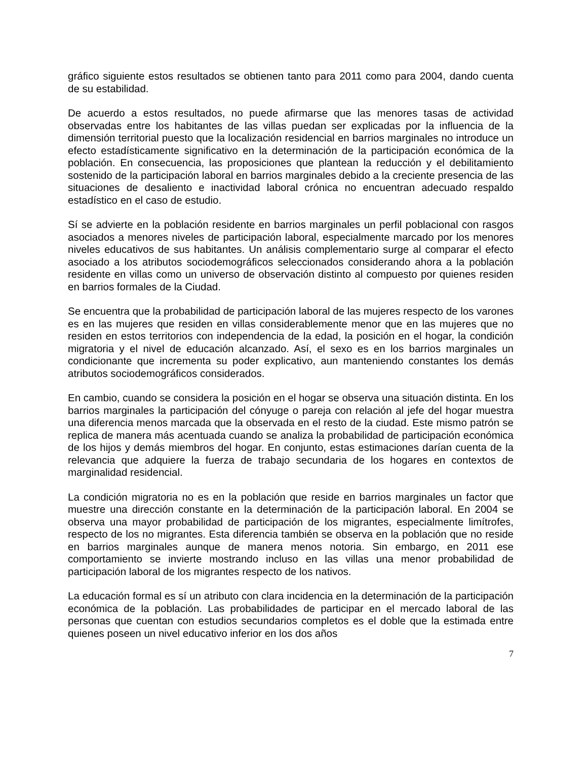gráfico siguiente estos resultados se obtienen tanto para 2011 como para 2004, dando cuenta de su estabilidad.
De acuerdo a estos resultados, no puede afirmarse que las menores tasas de actividad observadas entre los habitantes de las villas puedan ser explicadas por la influencia de la dimensión territorial puesto que la localización residencial en barrios marginales no introduce un efecto estadísticamente significativo en la determinación de la participación económica de la población. En consecuencia, las proposiciones que plantean la reducción y el debilitamiento sostenido de la participación laboral en barrios marginales debido a la creciente presencia de las situaciones de desaliento e inactividad laboral crónica no encuentran adecuado respaldo estadístico en el caso de estudio.
Sí se advierte en la población residente en barrios marginales un perfil poblacional con rasgos asociados a menores niveles de participación laboral, especialmente marcado por los menores niveles educativos de sus habitantes. Un análisis complementario surge al comparar el efecto asociado a los atributos sociodemográficos seleccionados considerando ahora a la población residente en villas como un universo de observación distinto al compuesto por quienes residen en barrios formales de la Ciudad.
Se encuentra que la probabilidad de participación laboral de las mujeres respecto de los varones es en las mujeres que residen en villas considerablemente menor que en las mujeres que no residen en estos territorios con independencia de la edad, la posición en el hogar, la condición migratoria y el nivel de educación alcanzado. Así, el sexo es en los barrios marginales un condicionante que incrementa su poder explicativo, aun manteniendo constantes los demás atributos sociodemográficos considerados.
En cambio, cuando se considera la posición en el hogar se observa una situación distinta. En los barrios marginales la participación del cónyuge o pareja con relación al jefe del hogar muestra una diferencia menos marcada que la observada en el resto de la ciudad. Este mismo patrón se replica de manera más acentuada cuando se analiza la probabilidad de participación económica de los hijos y demás miembros del hogar. En conjunto, estas estimaciones darían cuenta de la relevancia que adquiere la fuerza de trabajo secundaria de los hogares en contextos de marginalidad residencial.
La condición migratoria no es en la población que reside en barrios marginales un factor que muestre una dirección constante en la determinación de la participación laboral. En 2004 se observa una mayor probabilidad de participación de los migrantes, especialmente limítrofes, respecto de los no migrantes. Esta diferencia también se observa en la población que no reside en barrios marginales aunque de manera menos notoria. Sin embargo, en 2011 ese comportamiento se invierte mostrando incluso en las villas una menor probabilidad de participación laboral de los migrantes respecto de los nativos.
La educación formal es sí un atributo con clara incidencia en la determinación de la participación económica de la población. Las probabilidades de participar en el mercado laboral de las personas que cuentan con estudios secundarios completos es el doble que la estimada entre quienes poseen un nivel educativo inferior en los dos años
7